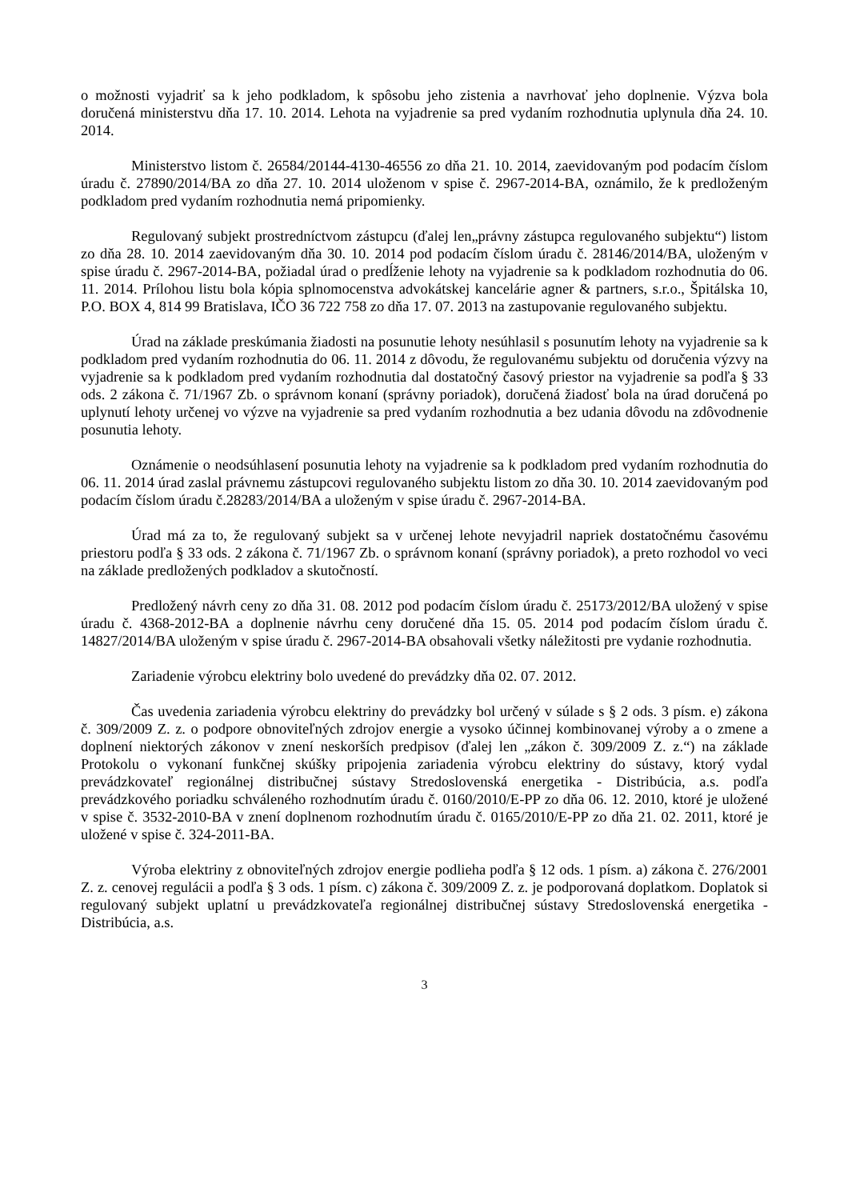o možnosti vyjadriť sa k jeho podkladom, k spôsobu jeho zistenia a navrhovať jeho doplnenie. Výzva bola doručená ministerstvu dňa 17. 10. 2014. Lehota na vyjadrenie sa pred vydaním rozhodnutia uplynula dňa 24. 10. 2014.
Ministerstvo listom č. 26584/20144-4130-46556 zo dňa 21. 10. 2014, zaevidovaným pod podacím číslom úradu č. 27890/2014/BA zo dňa 27. 10. 2014 uloženom v spise č. 2967-2014-BA, oznámilo, že k predloženým podkladom pred vydaním rozhodnutia nemá pripomienky.
Regulovaný subjekt prostredníctvom zástupcu (ďalej len„právny zástupca regulovaného subjektu“) listom zo dňa 28. 10. 2014 zaevidovaným dňa 30. 10. 2014 pod podacím číslom úradu č. 28146/2014/BA, uloženým v spise úradu č. 2967-2014-BA, požiadal úrad o predĺženie lehoty na vyjadrenie sa k podkladom rozhodnutia do 06. 11. 2014. Prílohou listu bola kópia splnomocenstva advokátskej kancelárie agner & partners, s.r.o., Špitálska 10, P.O. BOX 4, 814 99 Bratislava, IČO 36 722 758 zo dňa 17. 07. 2013 na zastupovanie regulovaného subjektu.
Úrad na základe preskúmania žiadosti na posunutie lehoty nesúhlasil s posunutím lehoty na vyjadrenie sa k podkladom pred vydaním rozhodnutia do 06. 11. 2014 z dôvodu, že regulovanému subjektu od doručenia výzvy na vyjadrenie sa k podkladom pred vydaním rozhodnutia dal dostatočný časový priestor na vyjadrenie sa podľa § 33 ods. 2 zákona č. 71/1967 Zb. o správnom konaní (správny poriadok), doručená žiadosť bola na úrad doručená po uplynutí lehoty určenej vo výzve na vyjadrenie sa pred vydaním rozhodnutia a bez udania dôvodu na zdôvodnenie posunutia lehoty.
Oznámenie o neodsúhlasení posunutia lehoty na vyjadrenie sa k podkladom pred vydaním rozhodnutia do 06. 11. 2014 úrad zaslal právnemu zástupcovi regulovaného subjektu listom zo dňa 30. 10. 2014 zaevidovaným pod podacím číslom úradu č.28283/2014/BA a uloženým v spise úradu č. 2967-2014-BA.
Úrad má za to, že regulovaný subjekt sa v určenej lehote nevyjadril napriek dostatočnému časovému priestoru podľa § 33 ods. 2 zákona č. 71/1967 Zb. o správnom konaní (správny poriadok), a preto rozhodol vo veci na základe predložených podkladov a skutočností.
Predložený návrh ceny zo dňa 31. 08. 2012 pod podacím číslom úradu č. 25173/2012/BA uložený v spise úradu č. 4368-2012-BA a doplnenie návrhu ceny doručené dňa 15. 05. 2014 pod podacím číslom úradu č. 14827/2014/BA uloženým v spise úradu č. 2967-2014-BA obsahovali všetky náležitosti pre vydanie rozhodnutia.
Zariadenie výrobcu elektriny bolo uvedené do prevádzky dňa 02. 07. 2012.
Čas uvedenia zariadenia výrobcu elektriny do prevádzky bol určený v súlade s § 2 ods. 3 písm. e) zákona č. 309/2009 Z. z. o podpore obnoviteľných zdrojov energie a vysoko účinnej kombinovanej výroby a o zmene a doplnení niektorých zákonov v znení neskorších predpisov (ďalej len „zákon č. 309/2009 Z. z.“) na základe Protokolu o vykonaní funkčnej skúšky pripojenia zariadenia výrobcu elektriny do sústavy, ktorý vydal prevádzkovateľ regionálnej distribučnej sústavy Stredoslovenská energetika - Distribúcia, a.s. podľa prevádzkového poriadku schváleného rozhodnutím úradu č. 0160/2010/E-PP zo dňa 06. 12. 2010, ktoré je uložené v spise č. 3532-2010-BA v znení doplnenom rozhodnutím úradu č. 0165/2010/E-PP zo dňa 21. 02. 2011, ktoré je uložené v spise č. 324-2011-BA.
Výroba elektriny z obnoviteľných zdrojov energie podlieha podľa § 12 ods. 1 písm. a) zákona č. 276/2001 Z. z. cenovej regulácii a podľa § 3 ods. 1 písm. c) zákona č. 309/2009 Z. z. je podporovaná doplatkom. Doplatok si regulovaný subjekt uplatní u prevádzkovateľa regionálnej distribučnej sústavy Stredoslovenská energetika - Distribúcia, a.s.
3